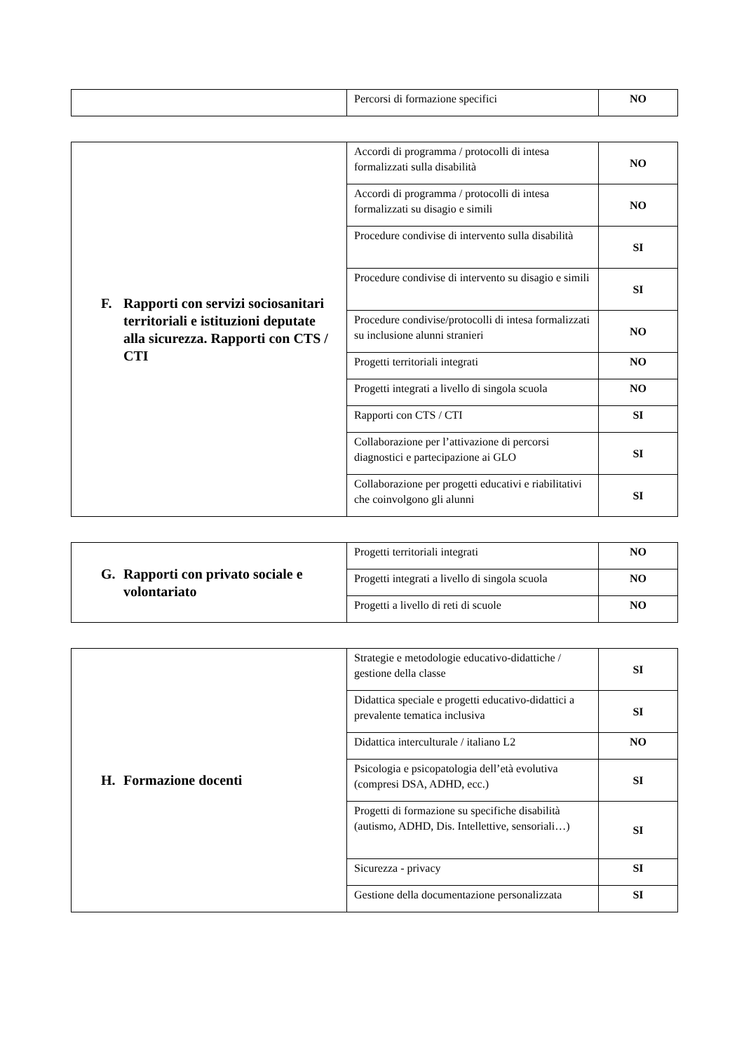| | Percorsi di formazione specifici | NO |
| F. Rapporti con servizi sociosanitari territoriali e istituzioni deputate alla sicurezza. Rapporti con CTS / CTI | Accordi di programma / protocolli di intesa formalizzati sulla disabilità | NO |
| | Accordi di programma / protocolli di intesa formalizzati su disagio e simili | NO |
| | Procedure condivise di intervento sulla disabilità | SI |
| | Procedure condivise di intervento su disagio e simili | SI |
| | Procedure condivise/protocolli di intesa formalizzati su inclusione alunni stranieri | NO |
| | Progetti territoriali integrati | NO |
| | Progetti integrati a livello di singola scuola | NO |
| | Rapporti con CTS / CTI | SI |
| | Collaborazione per l’attivazione di percorsi diagnostici e partecipazione ai GLO | SI |
| | Collaborazione per progetti educativi e riabilitativi che coinvolgono gli alunni | SI |
| G. Rapporti con privato sociale e volontariato | Progetti territoriali integrati | NO |
| | Progetti integrati a livello di singola scuola | NO |
| | Progetti a livello di reti di scuole | NO |
| H. Formazione docenti | Strategie e metodologie educativo-didattiche / gestione della classe | SI |
| | Didattica speciale e progetti educativo-didattici a prevalente tematica inclusiva | SI |
| | Didattica interculturale / italiano L2 | NO |
| | Psicologia e psicopatologia dell’età evolutiva (compresi DSA, ADHD, ecc.) | SI |
| | Progetti di formazione su specifiche disabilità (autismo, ADHD, Dis. Intellettive, sensoriali…) | SI |
| | Sicurezza - privacy | SI |
| | Gestione della documentazione personalizzata | SI |